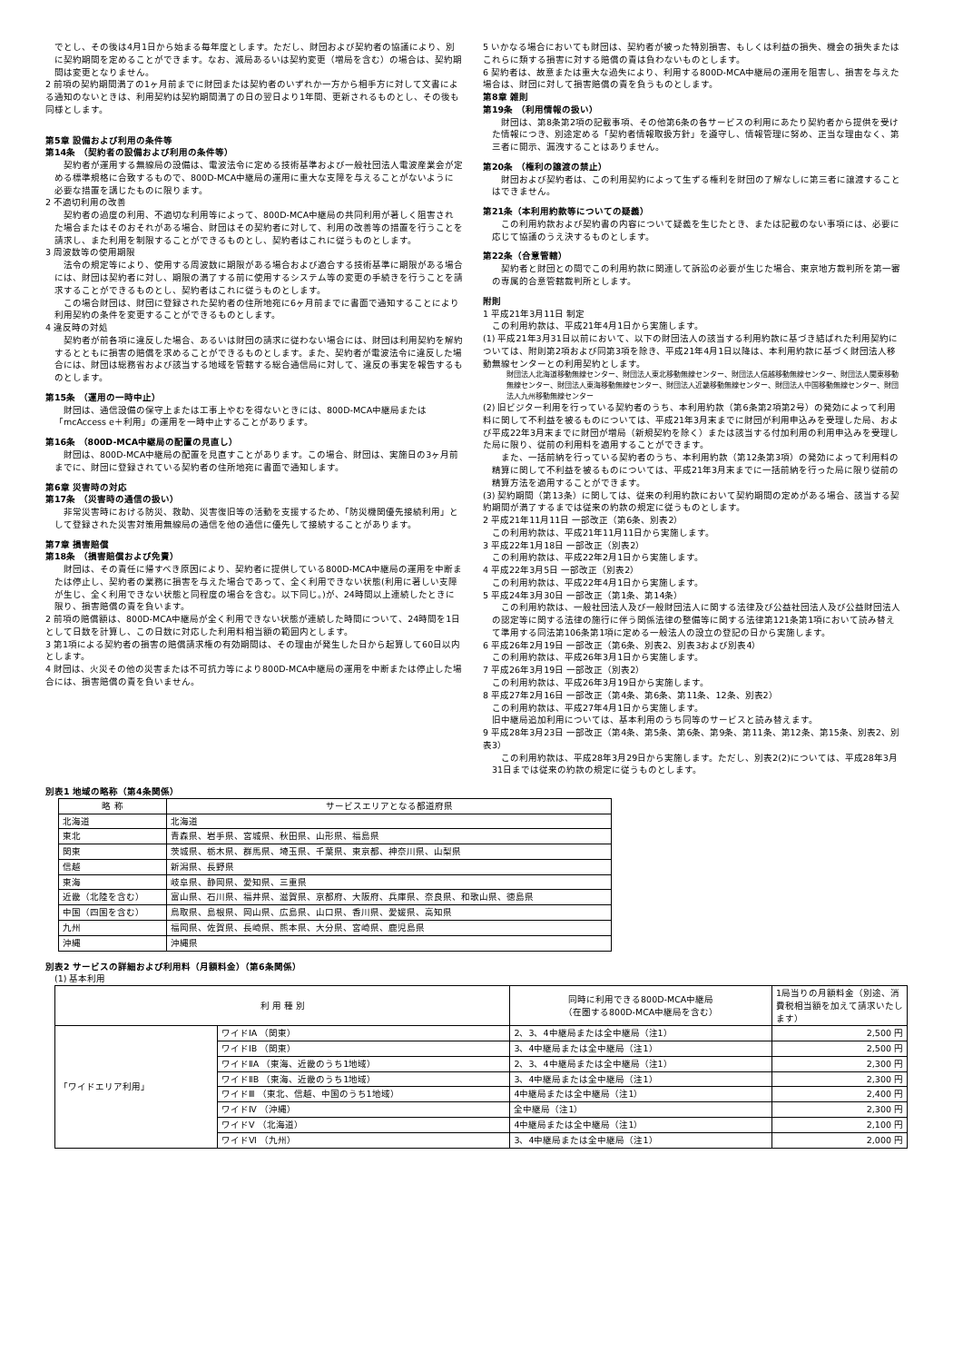でとし、その後は4月1日から始まる毎年度とします。ただし、財団および契約者の協議により、別に契約期間を定めることができます。なお、減局あるいは契約変更（増局を含む）の場合は、契約期間は変更となりません。
2 前項の契約期間満了の1ヶ月前までに財団または契約者のいずれか一方から相手方に対して文書による通知のないときは、利用契約は契約期間満了の日の翌日より1年間、更新されるものとし、その後も同様とします。
第5章 設備および利用の条件等
第14条 （契約者の設備および利用の条件等）
　契約者が運用する無線局の設備は、電波法令に定める技術基準および一般社団法人電波産業会が定める標準規格に合致するもので、800D-MCA中継局の運用に重大な支障を与えることがないように必要な措置を講じたものに限ります。
2 不適切利用の改善
　契約者の過度の利用、不適切な利用等によって、800D-MCA中継局の共同利用が著しく阻害された場合またはそのおそれがある場合、財団はその契約者に対して、利用の改善等の措置を行うことを請求し、また利用を制限することができるものとし、契約者はこれに従うものとします。
3 周波数等の使用期限
　法令の規定等により、使用する周波数に期限がある場合および適合する技術基準に期限がある場合には、財団は契約者に対し、期限の満了する前に使用するシステム等の変更の手続きを行うことを請求することができるものとし、契約者はこれに従うものとします。
　この場合財団は、財団に登録された契約者の住所地宛に6ヶ月前までに書面で通知することにより利用契約の条件を変更することができるものとします。
4 違反時の対処
　契約者が前各項に違反した場合、あるいは財団の請求に従わない場合には、財団は利用契約を解約するとともに損害の賠償を求めることができるものとします。また、契約者が電波法令に違反した場合には、財団は総務省および該当する地域を管轄する総合通信局に対して、違反の事実を報告するものとします。
第15条 （運用の一時中止）
　財団は、通信設備の保守上または工事上やむを得ないときには、800D-MCA中継局または「mcAccess e＋利用」の運用を一時中止することがあります。
第16条 （800D-MCA中継局の配置の見直し）
　財団は、800D-MCA中継局の配置を見直すことがあります。この場合、財団は、実施日の3ヶ月前までに、財団に登録されている契約者の住所地宛に書面で通知します。
第6章 災害時の対応
第17条 （災害時の通信の扱い）
　非常災害時における防災、救助、災害復旧等の活動を支援するため、「防災機関優先接続利用」として登録された災害対策用無線局の通信を他の通信に優先して接続することがあります。
第7章 損害賠償
第18条 （損害賠償および免責）
　財団は、その責任に帰すべき原因により、契約者に提供している800D-MCA中継局の運用を中断または停止し、契約者の業務に損害を与えた場合であって、全く利用できない状態(利用に著しい支障が生じ、全く利用できない状態と同程度の場合を含む。以下同じ。)が、24時間以上連続したときに限り、損害賠償の責を負います。
2 前項の賠償額は、800D-MCA中継局が全く利用できない状態が連続した時間について、24時間を1日として日数を計算し、この日数に対応した利用料相当額の範囲内とします。
3 第1項による契約者の損害の賠償請求権の有効期間は、その理由が発生した日から起算して60日以内とします。
4 財団は、火災その他の災害または不可抗力等により800D-MCA中継局の運用を中断または停止した場合には、損害賠償の責を負いません。
5 いかなる場合においても財団は、契約者が被った特別損害、もしくは利益の損失、機会の損失またはこれらに類する損害に対する賠償の責は負わないものとします。
6 契約者は、故意または重大な過失により、利用する800D-MCA中継局の運用を阻害し、損害を与えた場合は、財団に対して損害賠償の責を負うものとします。
第8章 雑則
第19条 （利用情報の扱い）
　財団は、第8条第2項の記載事項、その他第6条の各サービスの利用にあたり契約者から提供を受けた情報につき、別途定める「契約者情報取扱方針」を遵守し、情報管理に努め、正当な理由なく、第三者に開示、漏洩することはありません。
第20条 （権利の譲渡の禁止）
　財団および契約者は、この利用契約によって生ずる権利を財団の了解なしに第三者に譲渡することはできません。
第21条（本利用約款等についての疑義）
　この利用約款および契約書の内容について疑義を生じたとき、または記載のない事項には、必要に応じて協議のうえ決するものとします。
第22条（合意管轄）
　契約者と財団との間でこの利用約款に関連して訴訟の必要が生じた場合、東京地方裁判所を第一審の専属的合意管轄裁判所とします。
附則
1 平成21年3月11日 制定
この利用約款は、平成21年4月1日から実施します。
(1) 平成21年3月31日以前において、以下の財団法人の該当する利用約款に基づき結ばれた利用契約については、附則第2項および同第3項を除き、平成21年4月1日以降は、本利用約款に基づく財団法人移動無線センターとの利用契約とします。
財団法人北海道移動無線センター、財団法人東北移動無線センター、財団法人信越移動無線センター、財団法人関東移動無線センター、財団法人東海移動無線センター、財団法人近畿移動無線センター、財団法人中国移動無線センター、財団法人九州移動無線センター
(2) 旧ビジター利用を行っている契約者のうち、本利用約款（第6条第2項第2号）の発効によって利用料に関して不利益を被るものについては、平成21年3月末までに財団が利用申込みを受理した局、および平成22年3月末までに財団が増局（新規契約を除く）または該当する付加利用の利用申込みを受理した局に限り、従前の利用料を適用することができます。
　また、一括前納を行っている契約者のうち、本利用約款（第12条第3項）の発効によって利用料の精算に関して不利益を被るものについては、平成21年3月末までに一括前納を行った局に限り従前の精算方法を適用することができます。
(3) 契約期間（第13条）に関しては、従来の利用約款において契約期間の定めがある場合、該当する契約期間が満了するまでは従来の約款の規定に従うものとします。
2 平成21年11月11日 一部改正（第6条、別表2）
この利用約款は、平成21年11月11日から実施します。
3 平成22年1月18日 一部改正（別表2）
この利用約款は、平成22年2月1日から実施します。
4 平成22年3月5日 一部改正（別表2）
この利用約款は、平成22年4月1日から実施します。
5 平成24年3月30日 一部改正（第1条、第14条）
　この利用約款は、一般社団法人及び一般財団法人に関する法律及び公益社団法人及び公益財団法人の認定等に関する法律の施行に伴う関係法律の整備等に関する法律第121条第1項において読み替えて準用する同法第106条第1項に定める一般法人の設立の登記の日から実施します。
6 平成26年2月19日 一部改正（第6条、別表2、別表3および別表4）
この利用約款は、平成26年3月1日から実施します。
7 平成26年3月19日 一部改正（別表2）
この利用約款は、平成26年3月19日から実施します。
8 平成27年2月16日 一部改正（第4条、第6条、第11条、12条、別表2）
この利用約款は、平成27年4月1日から実施します。
旧中継局追加利用については、基本利用のうち同等のサービスと読み替えます。
9 平成28年3月23日 一部改正（第4条、第5条、第6条、第9条、第11条、第12条、第15条、別表2、別表3）
　この利用約款は、平成28年3月29日から実施します。ただし、別表2(2)については、平成28年3月31日までは従来の約款の規定に従うものとします。
別表1 地域の略称（第4条関係）
| 略 称 | サービスエリアとなる都道府県 |
| --- | --- |
| 北海道 | 北海道 |
| 東北 | 青森県、岩手県、宮城県、秋田県、山形県、福島県 |
| 関東 | 茨城県、栃木県、群馬県、埼玉県、千葉県、東京都、神奈川県、山梨県 |
| 信越 | 新潟県、長野県 |
| 東海 | 岐阜県、静岡県、愛知県、三重県 |
| 近畿（北陸を含む） | 富山県、石川県、福井県、滋賀県、京都府、大阪府、兵庫県、奈良県、和歌山県、徳島県 |
| 中国（四国を含む） | 鳥取県、島根県、岡山県、広島県、山口県、香川県、愛媛県、高知県 |
| 九州 | 福岡県、佐賀県、長崎県、熊本県、大分県、宮崎県、鹿児島県 |
| 沖縄 | 沖縄県 |
別表2 サービスの詳細および利用料（月額料金）（第6条関係）
(1) 基本利用
| 利 用 種 別 | | 同時に利用できる800D-MCA中継局 （在圏する800D-MCA中継局を含む） | 1局当りの月額料金（別途、消費税相当額を加えて請求いたします） |
| --- | --- | --- | --- |
| 「ワイドエリア利用」 | ワイドⅠA （関東） | 2、3、4中継局または全中継局（注1） | 2,500 円 |
| | ワイドⅠB （関東） | 3、4中継局または全中継局（注1） | 2,500 円 |
| | ワイドⅡA （東海、近畿のうち1地域） | 2、3、4中継局または全中継局（注1） | 2,300 円 |
| | ワイドⅡB （東海、近畿のうち1地域） | 3、4中継局または全中継局（注1） | 2,300 円 |
| | ワイドⅢ （東北、信越、中国のうち1地域） | 4中継局または全中継局（注1） | 2,400 円 |
| | ワイドⅣ （沖縄） | 全中継局（注1） | 2,300 円 |
| | ワイドⅤ （北海道） | 4中継局または全中継局（注1） | 2,100 円 |
| | ワイドⅥ （九州） | 3、4中継局または全中継局（注1） | 2,000 円 |